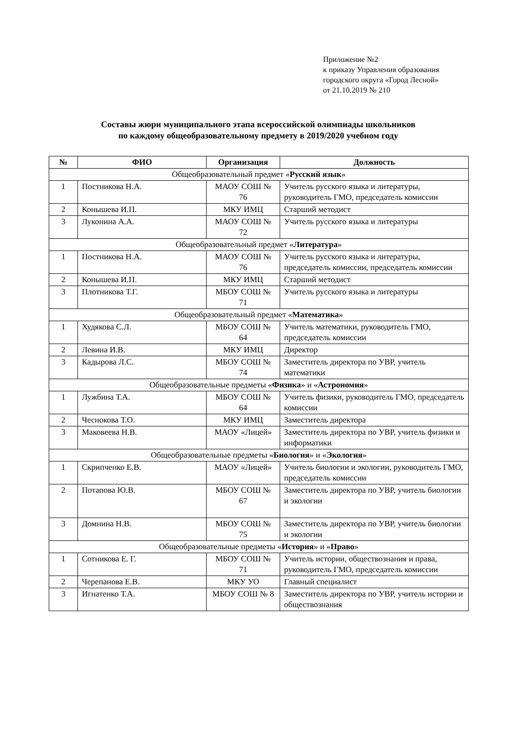Приложение №2
к приказу Управления образования
городского округа «Город Лесной»
от 21.10.2019 № 210
Составы жюри муниципального этапа всероссийской олимпиады школьников
по каждому общеобразовательному предмету в 2019/2020 учебном году
| № | ФИО | Организация | Должность |
| --- | --- | --- | --- |
| Общеобразовательный предмет « Русский язык » | | | |
| 1 | Постникова Н.А. | МАОУ СОШ № 76 | Учитель русского языка и литературы, руководитель ГМО, председатель комиссии |
| 2 | Конышева И.П. | МКУ ИМЦ | Старший методист |
| 3 | Луконина А.А. | МАОУ СОШ № 72 | Учитель русского языка и литературы |
| Общеобразовательный предмет « Литература » | | | |
| 1 | Постникова Н.А. | МАОУ СОШ № 76 | Учитель русского языка и литературы, председатель комиссии, председатель комиссии |
| 2 | Конышева И.П. | МКУ ИМЦ | Старший методист |
| 3 | Плотникова Т.Г. | МБОУ СОШ № 71 | Учитель русского языка и литературы |
| Общеобразовательный предмет « Математика » | | | |
| 1 | Худякова С.Л. | МБОУ СОШ № 64 | Учитель математики, руководитель ГМО, председатель комиссии |
| 2 | Левина И.В. | МКУ ИМЦ | Директор |
| 3 | Кадырова Л.С. | МБОУ СОШ № 74 | Заместитель директора по УВР, учитель математики |
| Общеобразовательные предметы « Физика » и « Астрономия » | | | |
| 1 | Лужбина Т.А. | МБОУ СОШ № 64 | Учитель физики, руководитель ГМО, председатель комиссии |
| 2 | Чеснокова Т.О. | МКУ ИМЦ | Заместитель директора |
| 3 | Маковеева Н.В. | МАОУ «Лицей» | Заместитель директора по УВР, учитель физики и информатики |
| Общеобразовательные предметы « Биология » и « Экология » | | | |
| 1 | Скрипченко Е.В. | МАОУ «Лицей» | Учитель биологии и экологии, руководитель ГМО, председатель комиссии |
| 2 | Потапова Ю.В. | МБОУ СОШ № 67 | Заместитель директора по УВР, учитель биологии и экологии |
| 3 | Домнина Н.В. | МБОУ СОШ № 75 | Заместитель директора по УВР, учитель биологии и экологии |
| Общеобразовательные предметы « История » и « Право » | | | |
| 1 | Сотникова Е. Г. | МБОУ СОШ № 71 | Учитель истории, обществознания и права, руководитель ГМО, председатель комиссии |
| 2 | Черепанова Е.В. | МКУ УО | Главный специалист |
| 3 | Игнатенко Т.А. | МБОУ СОШ № 8 | Заместитель директора по УВР, учитель истории и обществознания |